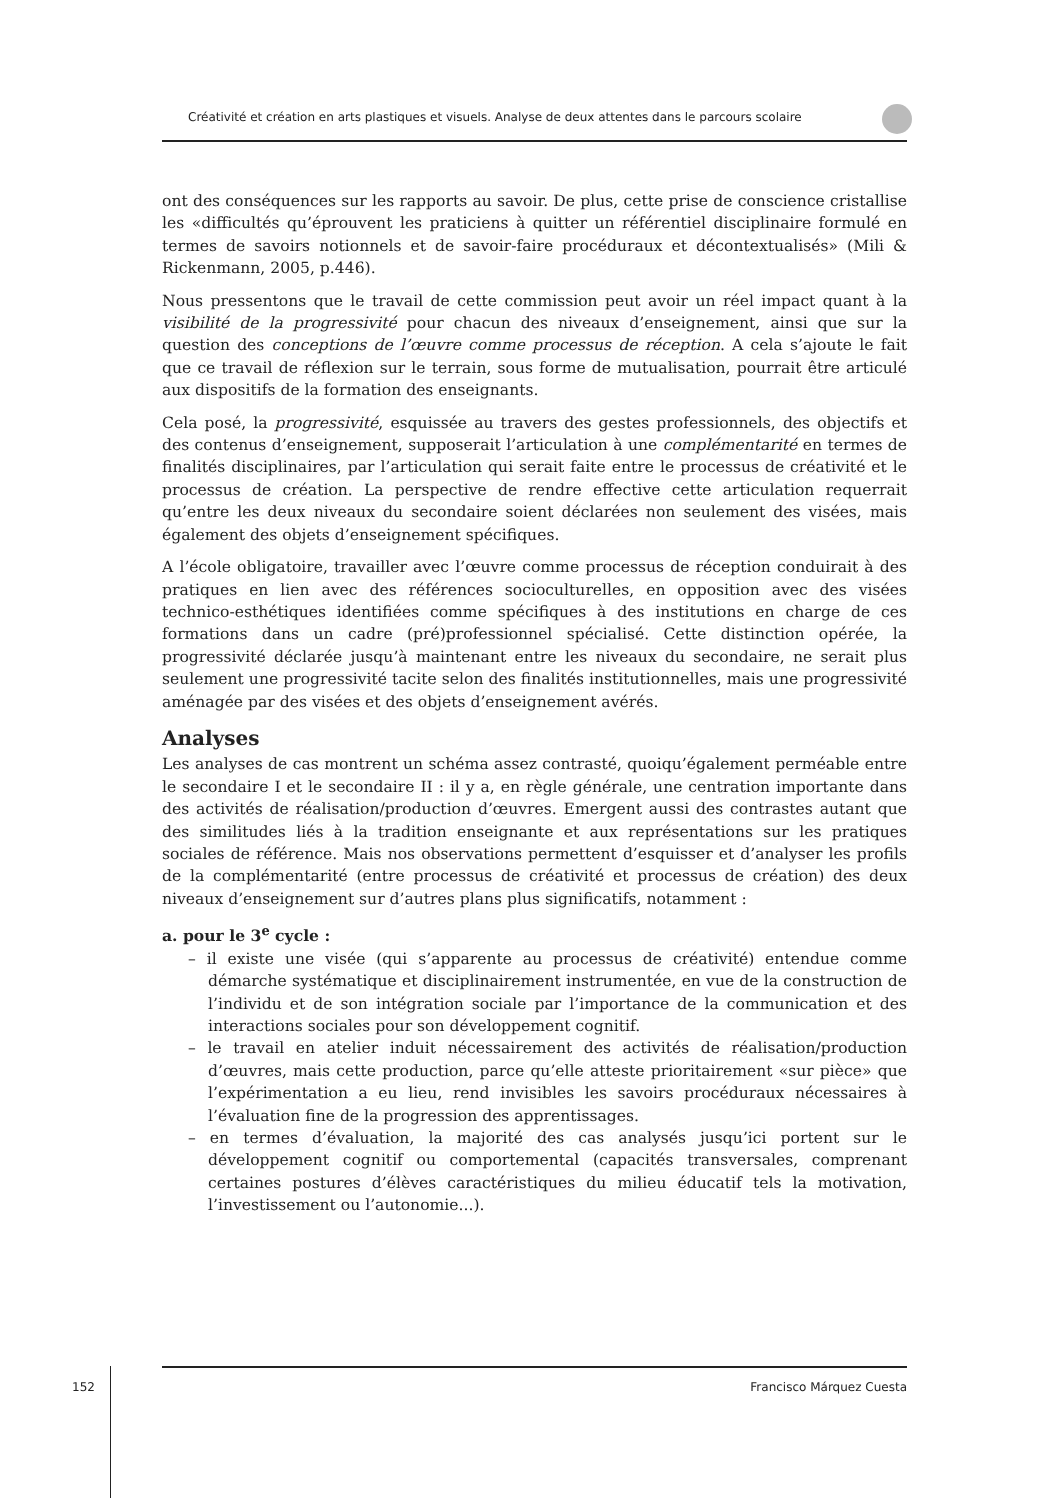Créativité et création en arts plastiques et visuels. Analyse de deux attentes dans le parcours scolaire
ont des conséquences sur les rapports au savoir. De plus, cette prise de conscience cristallise les «difficultés qu’éprouvent les praticiens à quitter un référentiel disciplinaire formulé en termes de savoirs notionnels et de savoir-faire procéduraux et décontextualisés» (Mili & Rickenmann, 2005, p.446).
Nous pressentons que le travail de cette commission peut avoir un réel impact quant à la visibilité de la progressivité pour chacun des niveaux d’enseignement, ainsi que sur la question des conceptions de l’œuvre comme processus de réception. A cela s’ajoute le fait que ce travail de réflexion sur le terrain, sous forme de mutualisation, pourrait être articulé aux dispositifs de la formation des enseignants.
Cela posé, la progressivité, esquissée au travers des gestes professionnels, des objectifs et des contenus d’enseignement, supposerait l’articulation à une complémentarité en termes de finalités disciplinaires, par l’articulation qui serait faite entre le processus de créativité et le processus de création. La perspective de rendre effective cette articulation requerrait qu’entre les deux niveaux du secondaire soient déclarées non seulement des visées, mais également des objets d’enseignement spécifiques.
A l’école obligatoire, travailler avec l’œuvre comme processus de réception conduirait à des pratiques en lien avec des références socioculturelles, en opposition avec des visées technico-esthétiques identifiées comme spécifiques à des institutions en charge de ces formations dans un cadre (pré)professionnel spécialisé. Cette distinction opérée, la progressivité déclarée jusqu’à maintenant entre les niveaux du secondaire, ne serait plus seulement une progressivité tacite selon des finalités institutionnelles, mais une progressivité aménagée par des visées et des objets d’enseignement avérés.
Analyses
Les analyses de cas montrent un schéma assez contrasté, quoiqu’également perméable entre le secondaire I et le secondaire II : il y a, en règle générale, une centration importante dans des activités de réalisation/production d’œuvres. Emergent aussi des contrastes autant que des similitudes liés à la tradition enseignante et aux représentations sur les pratiques sociales de référence. Mais nos observations permettent d’esquisser et d’analyser les profils de la complémentarité (entre processus de créativité et processus de création) des deux niveaux d’enseignement sur d’autres plans plus significatifs, notamment :
a. pour le 3<sup>e</sup> cycle :
– il existe une visée (qui s’apparente au processus de créativité) entendue comme démarche systématique et disciplinairement instrumentée, en vue de la construction de l’individu et de son intégration sociale par l’importance de la communication et des interactions sociales pour son développement cognitif.
– le travail en atelier induit nécessairement des activités de réalisation/production d’œuvres, mais cette production, parce qu’elle atteste prioritairement «sur pièce» que l’expérimentation a eu lieu, rend invisibles les savoirs procéduraux nécessaires à l’évaluation fine de la progression des apprentissages.
– en termes d’évaluation, la majorité des cas analysés jusqu’ici portent sur le développement cognitif ou comportemental (capacités transversales, comprenant certaines postures d’élèves caractéristiques du milieu éducatif tels la motivation, l’investissement ou l’autonomie...).
152
Francisco Márquez Cuesta